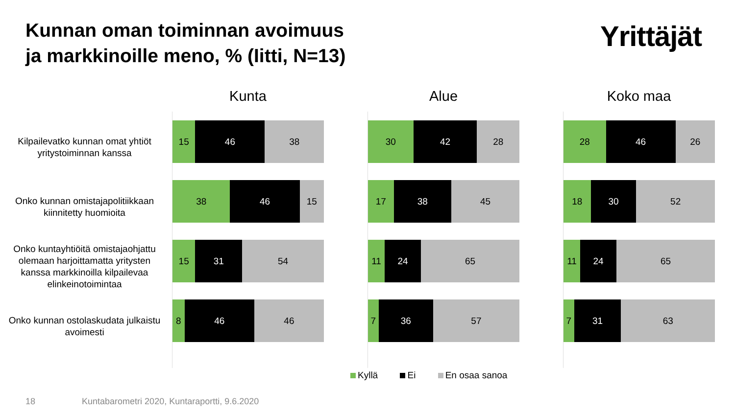Kunnan oman toiminnan avoimuus
ja markkinoille meno, % (Iitti, N=13)
Yrittäjät
Kilpailevatko kunnan omat yhtiöt yritystoiminnan kanssa
Onko kunnan omistajapolitiikkaan kiinnitetty huomioita
Onko kuntayhtiöitä omistajaohjattu olemaan harjoittamatta yritysten kanssa markkinoilla kilpailevaa elinkeinotoimintaa
Onko kunnan ostolaskudata julkaistu avoimesti
Kunta
15 46 38
38 46 15
15 31 54
8 46 46
Alue
30 42 28
17 38 45
11 24 65
7 36 57
Koko maa
28 46 26
18 30 52
11 24 65
7 31 63
Kyllä Ei En osaa sanoa
18 Kuntabarometri 2020, Kuntaraportti, 9.6.2020